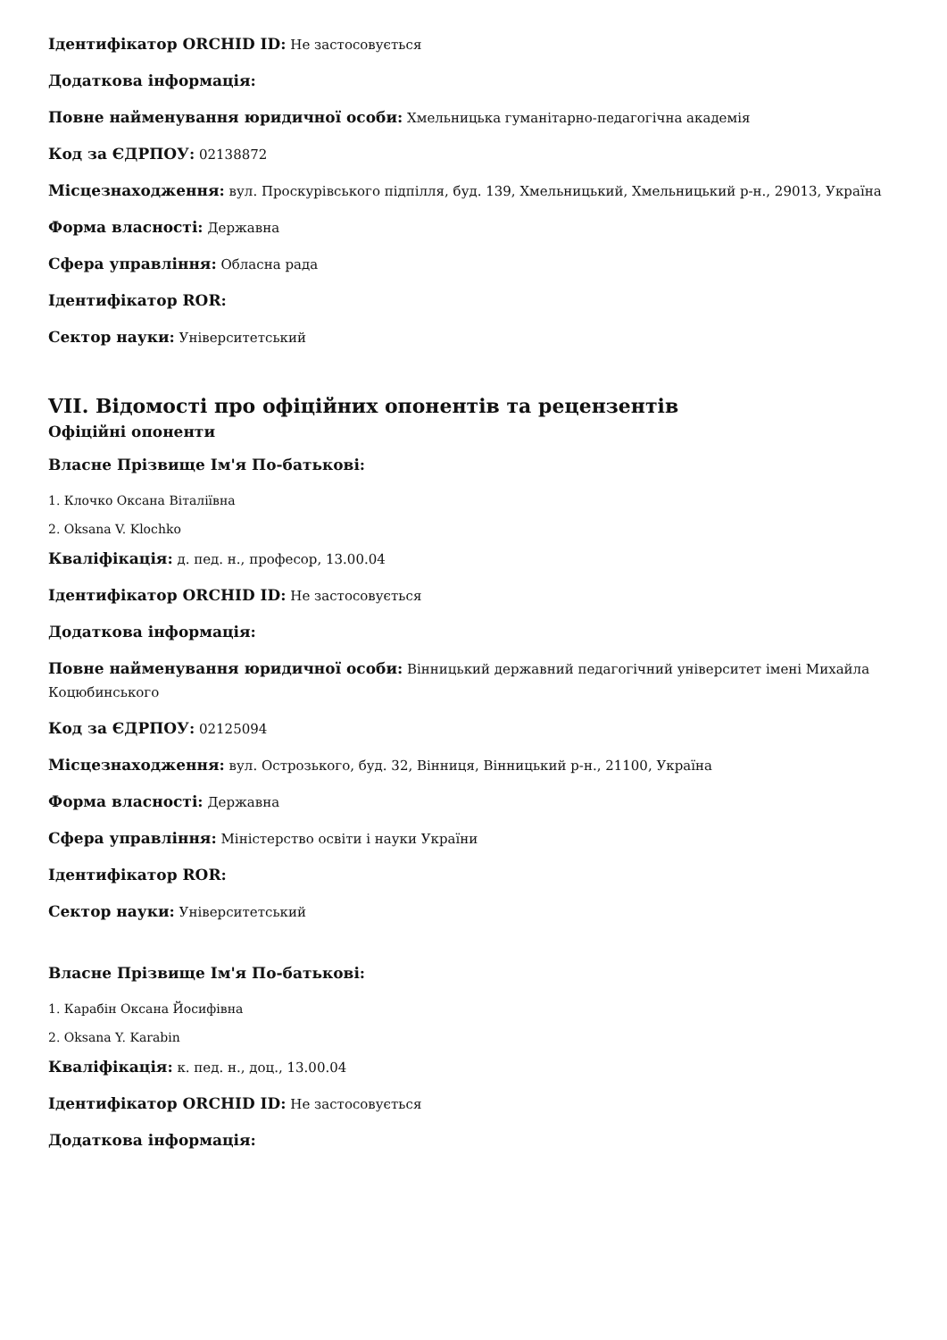Ідентифікатор ORCHID ID: Не застосовується
Додаткова інформація:
Повне найменування юридичної особи: Хмельницька гуманітарно-педагогічна академія
Код за ЄДРПОУ: 02138872
Місцезнаходження: вул. Проскурівського підпілля, буд. 139, Хмельницький, Хмельницький р-н., 29013, Україна
Форма власності: Державна
Сфера управління: Обласна рада
Ідентифікатор ROR:
Сектор науки: Університетський
VII. Відомості про офіційних опонентів та рецензентів
Офіційні опоненти
Власне Прізвище Ім'я По-батькові:
1. Клочко Оксана Віталіївна
2. Oksana V. Klochko
Кваліфікація: д. пед. н., професор, 13.00.04
Ідентифікатор ORCHID ID: Не застосовується
Додаткова інформація:
Повне найменування юридичної особи: Вінницький державний педагогічний університет імені Михайла Коцюбинського
Код за ЄДРПОУ: 02125094
Місцезнаходження: вул. Острозького, буд. 32, Вінниця, Вінницький р-н., 21100, Україна
Форма власності: Державна
Сфера управління: Міністерство освіти і науки України
Ідентифікатор ROR:
Сектор науки: Університетський
Власне Прізвище Ім'я По-батькові:
1. Карабін Оксана Йосифівна
2. Oksana Y. Karabin
Кваліфікація: к. пед. н., доц., 13.00.04
Ідентифікатор ORCHID ID: Не застосовується
Додаткова інформація: